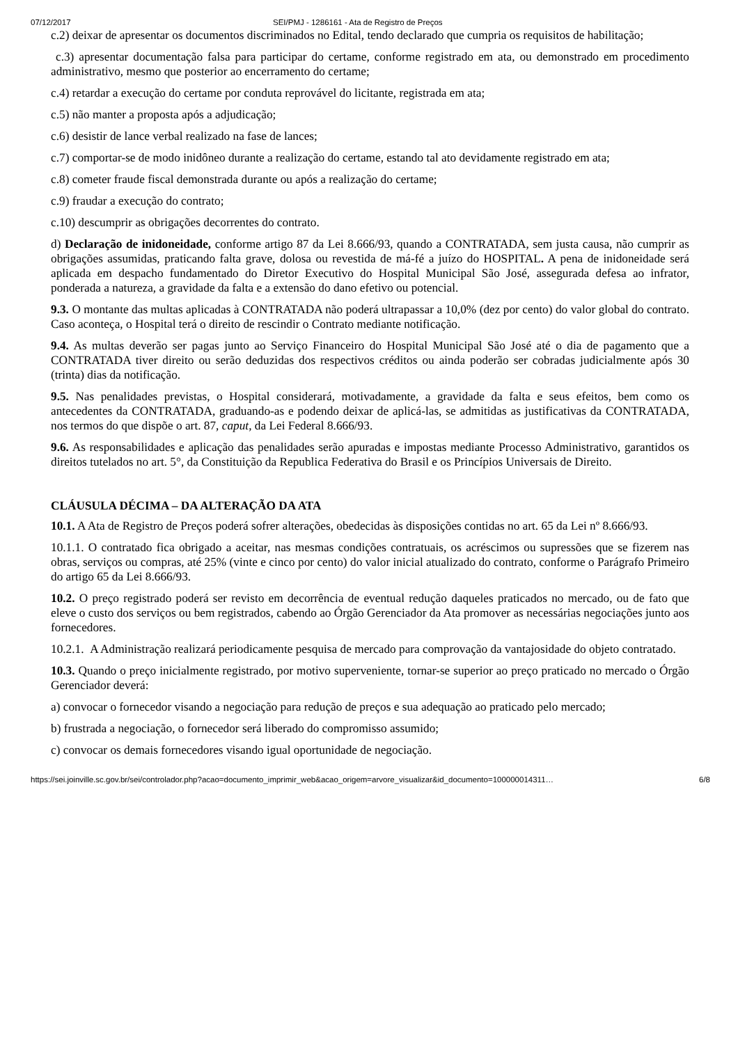07/12/2017 SEI/PMJ - 1286161 - Ata de Registro de Preços
c.2) deixar de apresentar os documentos discriminados no Edital, tendo declarado que cumpria os requisitos de habilitação;
c.3) apresentar documentação falsa para participar do certame, conforme registrado em ata, ou demonstrado em procedimento administrativo, mesmo que posterior ao encerramento do certame;
c.4) retardar a execução do certame por conduta reprovável do licitante, registrada em ata;
c.5) não manter a proposta após a adjudicação;
c.6) desistir de lance verbal realizado na fase de lances;
c.7) comportar-se de modo inidôneo durante a realização do certame, estando tal ato devidamente registrado em ata;
c.8) cometer fraude fiscal demonstrada durante ou após a realização do certame;
c.9) fraudar a execução do contrato;
c.10) descumprir as obrigações decorrentes do contrato.
d) Declaração de inidoneidade, conforme artigo 87 da Lei 8.666/93, quando a CONTRATADA, sem justa causa, não cumprir as obrigações assumidas, praticando falta grave, dolosa ou revestida de má-fé a juízo do HOSPITAL. A pena de inidoneidade será aplicada em despacho fundamentado do Diretor Executivo do Hospital Municipal São José, assegurada defesa ao infrator, ponderada a natureza, a gravidade da falta e a extensão do dano efetivo ou potencial.
9.3. O montante das multas aplicadas à CONTRATADA não poderá ultrapassar a 10,0% (dez por cento) do valor global do contrato. Caso aconteça, o Hospital terá o direito de rescindir o Contrato mediante notificação.
9.4. As multas deverão ser pagas junto ao Serviço Financeiro do Hospital Municipal São José até o dia de pagamento que a CONTRATADA tiver direito ou serão deduzidas dos respectivos créditos ou ainda poderão ser cobradas judicialmente após 30 (trinta) dias da notificação.
9.5. Nas penalidades previstas, o Hospital considerará, motivadamente, a gravidade da falta e seus efeitos, bem como os antecedentes da CONTRATADA, graduando-as e podendo deixar de aplicá-las, se admitidas as justificativas da CONTRATADA, nos termos do que dispõe o art. 87, caput, da Lei Federal 8.666/93.
9.6. As responsabilidades e aplicação das penalidades serão apuradas e impostas mediante Processo Administrativo, garantidos os direitos tutelados no art. 5°, da Constituição da Republica Federativa do Brasil e os Princípios Universais de Direito.
CLÁUSULA DÉCIMA – DA ALTERAÇÃO DA ATA
10.1. A Ata de Registro de Preços poderá sofrer alterações, obedecidas às disposições contidas no art. 65 da Lei nº 8.666/93.
10.1.1. O contratado fica obrigado a aceitar, nas mesmas condições contratuais, os acréscimos ou supressões que se fizerem nas obras, serviços ou compras, até 25% (vinte e cinco por cento) do valor inicial atualizado do contrato, conforme o Parágrafo Primeiro do artigo 65 da Lei 8.666/93.
10.2. O preço registrado poderá ser revisto em decorrência de eventual redução daqueles praticados no mercado, ou de fato que eleve o custo dos serviços ou bem registrados, cabendo ao Órgão Gerenciador da Ata promover as necessárias negociações junto aos fornecedores.
10.2.1. A Administração realizará periodicamente pesquisa de mercado para comprovação da vantajosidade do objeto contratado.
10.3. Quando o preço inicialmente registrado, por motivo superveniente, tornar-se superior ao preço praticado no mercado o Órgão Gerenciador deverá:
a) convocar o fornecedor visando a negociação para redução de preços e sua adequação ao praticado pelo mercado;
b) frustrada a negociação, o fornecedor será liberado do compromisso assumido;
c) convocar os demais fornecedores visando igual oportunidade de negociação.
https://sei.joinville.sc.gov.br/sei/controlador.php?acao=documento_imprimir_web&acao_origem=arvore_visualizar&id_documento=100000014311… 6/8